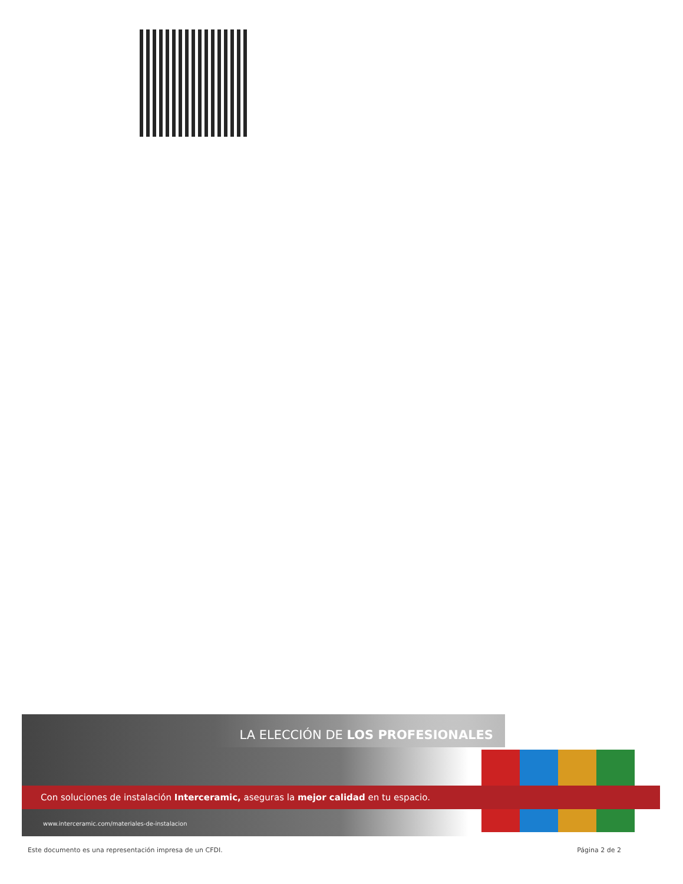LA ELECCIÓN DE LOS PROFESIONALES
Con soluciones de instalación Interceramic, aseguras la mejor calidad en tu espacio.
www.interceramic.com/materiales-de-instalacion
Este documento es una representación impresa de un CFDI. Página 2 de 2